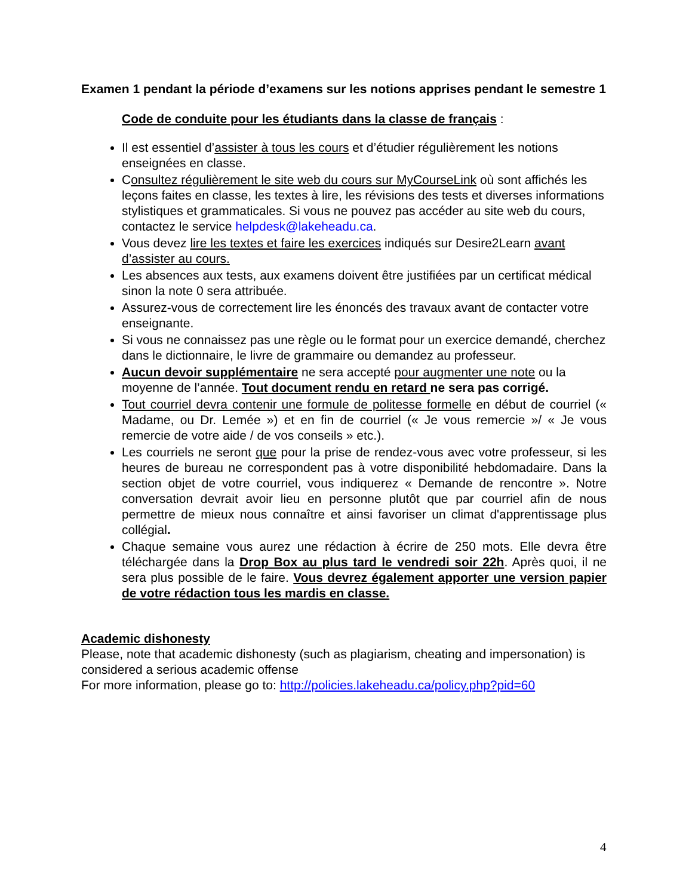Examen 1 pendant la période d’examens sur les notions apprises pendant le semestre 1
Code de conduite pour les étudiants dans la classe de français :
Il est essentiel d’assister à tous les cours et d’étudier régulièrement les notions enseignées en classe.
Consultez régulièrement le site web du cours sur MyCourseLink où sont affichés les leçons faites en classe, les textes à lire, les révisions des tests et diverses informations stylistiques et grammaticales. Si vous ne pouvez pas accéder au site web du cours, contactez le service helpdesk@lakeheadu.ca.
Vous devez lire les textes et faire les exercices indiqués sur Desire2Learn avant d’assister au cours.
Les absences aux tests, aux examens doivent être justifiées par un certificat médical sinon la note 0 sera attribuée.
Assurez-vous de correctement lire les énoncés des travaux avant de contacter votre enseignante.
Si vous ne connaissez pas une règle ou le format pour un exercice demandé, cherchez dans le dictionnaire, le livre de grammaire ou demandez au professeur.
Aucun devoir supplémentaire ne sera accepté pour augmenter une note ou la moyenne de l’année. Tout document rendu en retard ne sera pas corrigé.
Tout courriel devra contenir une formule de politesse formelle en début de courriel (« Madame, ou Dr. Lemée ») et en fin de courriel (« Je vous remercie »/ « Je vous remercie de votre aide / de vos conseils » etc.).
Les courriels ne seront que pour la prise de rendez-vous avec votre professeur, si les heures de bureau ne correspondent pas à votre disponibilité hebdomadaire. Dans la section objet de votre courriel, vous indiquerez « Demande de rencontre ». Notre conversation devrait avoir lieu en personne plutôt que par courriel afin de nous permettre de mieux nous connaître et ainsi favoriser un climat d'apprentissage plus collégial.
Chaque semaine vous aurez une rédaction à écrire de 250 mots. Elle devra être téléchargée dans la Drop Box au plus tard le vendredi soir 22h. Après quoi, il ne sera plus possible de le faire. Vous devrez également apporter une version papier de votre rédaction tous les mardis en classe.
Academic dishonesty
Please, note that academic dishonesty (such as plagiarism, cheating and impersonation) is considered a serious academic offense
For more information, please go to: http://policies.lakeheadu.ca/policy.php?pid=60
4